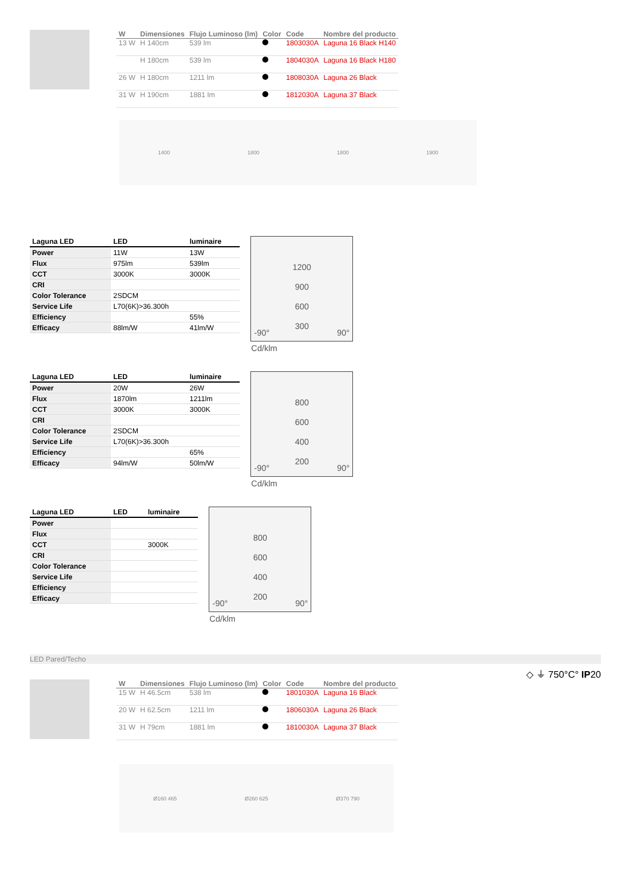| W | Dimensiones | Flujo Luminoso (lm) | Color | Code | Nombre del producto |
| --- | --- | --- | --- | --- | --- |
| 13 W | H 140cm | 539 lm | | 1803030A | Laguna 16 Black H140 |
| | H 180cm | 539 lm | | 1804030A | Laguna 16 Black H180 |
| 26 W | H 180cm | 1211 lm | | 1808030A | Laguna 26 Black |
| 31 W | H 190cm | 1881 lm | | 1812030A | Laguna 37 Black |
1400 1800 1800 1900
| Laguna LED | LED | luminaire |
| Power | 11W | 13W |
| Flux | 975lm | 539lm |
| CCT | 3000K | 3000K |
| CRI | | |
| Color Tolerance | 2SDCM | |
| Service Life | L70(6K)>36.300h | |
| Efficiency | | 55% |
| Efficacy | 88lm/W | 41lm/W |
1200
900
600
300
-90° 90°
Cd/klm
| Laguna LED | LED | luminaire |
| Power | 20W | 26W |
| Flux | 1870lm | 1211lm |
| CCT | 3000K | 3000K |
| CRI | | |
| Color Tolerance | 2SDCM | |
| Service Life | L70(6K)>36.300h | |
| Efficiency | | 65% |
| Efficacy | 94lm/W | 50lm/W |
800
600
400
200
-90° 90°
Cd/klm
| Laguna LED | LED | luminaire |
| Power | | |
| Flux | | |
| CCT | | 3000K |
| CRI | | |
| Color Tolerance | | |
| Service Life | | |
| Efficiency | | |
| Efficacy | | |
800
600
400
200
-90° 90°
Cd/klm
LED Pared/Techo
◇ ⏚ 750°C° IP20
| W | Dimensiones | Flujo Luminoso (lm) | Color | Code | Nombre del producto |
| --- | --- | --- | --- | --- | --- |
| 15 W | H 46.5cm | 538 lm | | 1801030A | Laguna 16 Black |
| 20 W | H 62.5cm | 1211 lm | | 1806030A | Laguna 26 Black |
| 31 W | H 79cm | 1881 lm | | 1810030A | Laguna 37 Black |
Ø160 465 Ø260 625 Ø370 790